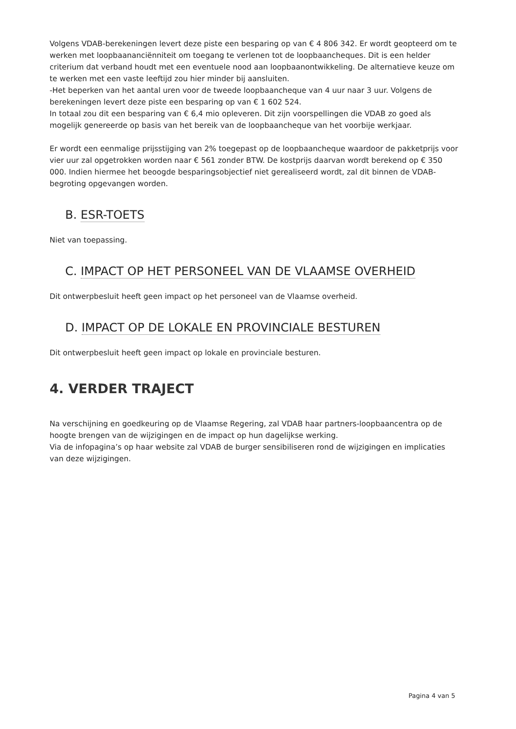Volgens VDAB-berekeningen levert deze piste een besparing op van € 4 806 342. Er wordt geopteerd om te werken met loopbaananciënniteit om toegang te verlenen tot de loopbaancheques. Dit is een helder criterium dat verband houdt met een eventuele nood aan loopbaanontwikkeling. De alternatieve keuze om te werken met een vaste leeftijd zou hier minder bij aansluiten.
-Het beperken van het aantal uren voor de tweede loopbaancheque van 4 uur naar 3 uur. Volgens de berekeningen levert deze piste een besparing op van € 1 602 524.
In totaal zou dit een besparing van € 6,4 mio opleveren. Dit zijn voorspellingen die VDAB zo goed als mogelijk genereerde op basis van het bereik van de loopbaancheque van het voorbije werkjaar.
Er wordt een eenmalige prijsstijging van 2% toegepast op de loopbaancheque waardoor de pakketprijs voor vier uur zal opgetrokken worden naar € 561 zonder BTW. De kostprijs daarvan wordt berekend op € 350 000. Indien hiermee het beoogde besparingsobjectief niet gerealiseerd wordt, zal dit binnen de VDAB-begroting opgevangen worden.
B. ESR-TOETS
Niet van toepassing.
C. IMPACT OP HET PERSONEEL VAN DE VLAAMSE OVERHEID
Dit ontwerpbesluit heeft geen impact op het personeel van de Vlaamse overheid.
D. IMPACT OP DE LOKALE EN PROVINCIALE BESTUREN
Dit ontwerpbesluit heeft geen impact op lokale en provinciale besturen.
4. VERDER TRAJECT
Na verschijning en goedkeuring op de Vlaamse Regering, zal VDAB haar partners-loopbaancentra op de hoogte brengen van de wijzigingen en de impact op hun dagelijkse werking.
Via de infopagina’s op haar website zal VDAB de burger sensibiliseren rond de wijzigingen en implicaties van deze wijzigingen.
Pagina 4 van 5